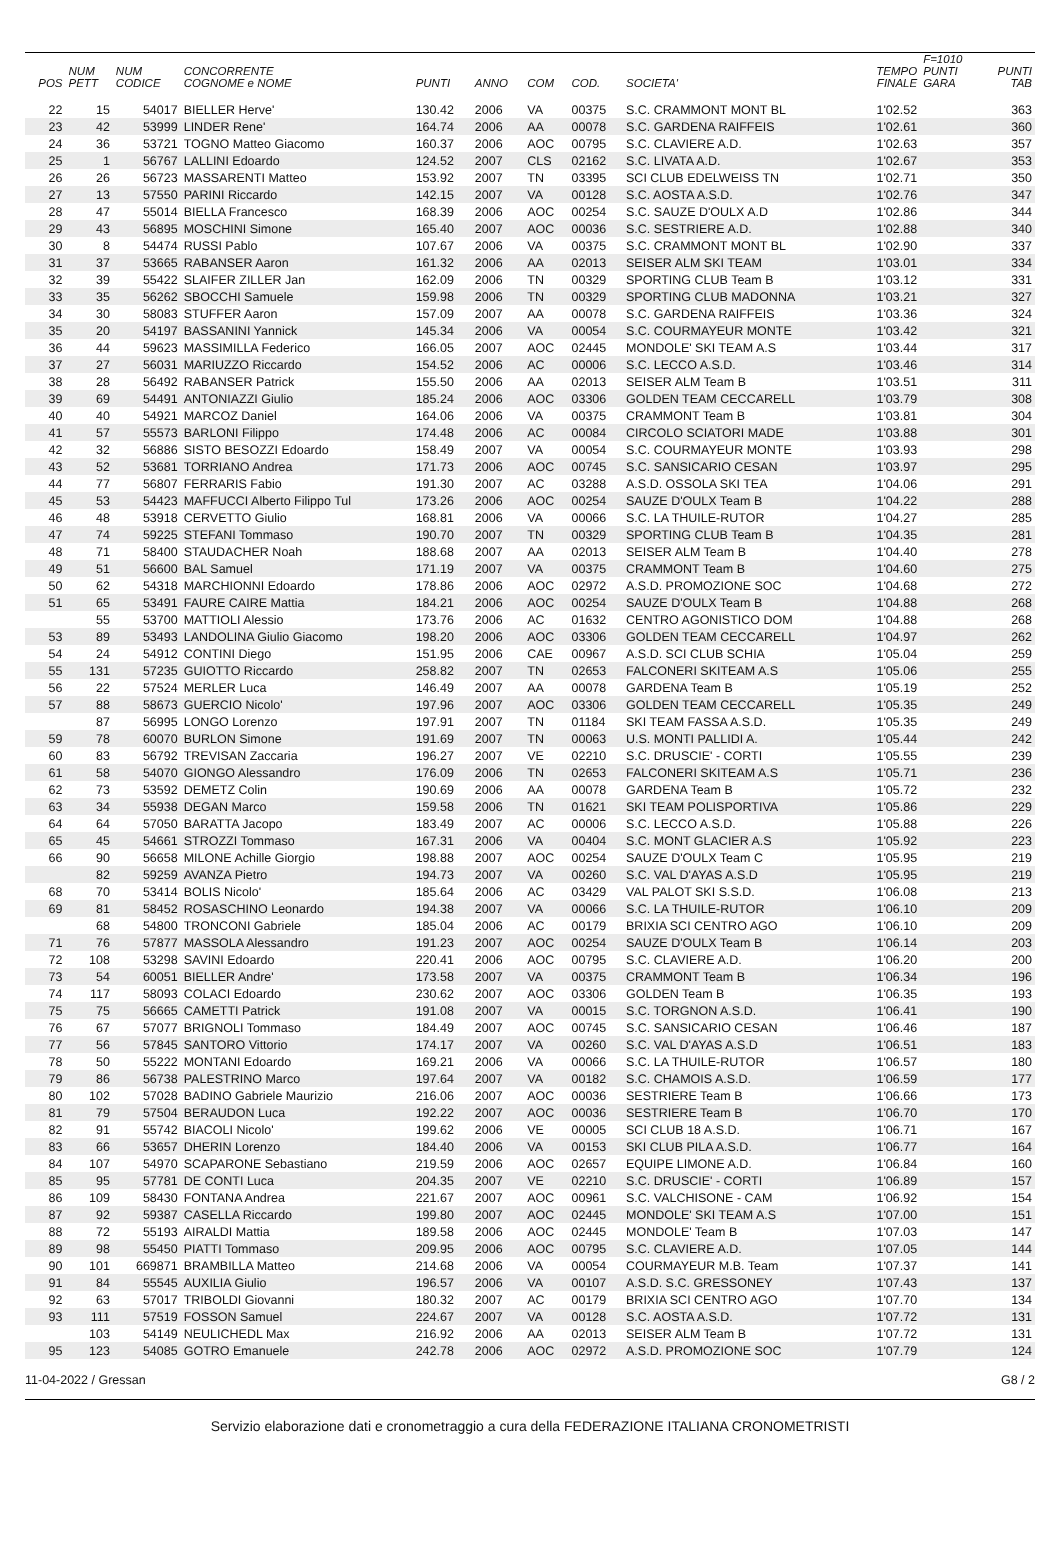| POS | NUM PETT | NUM CODICE | CONCORRENTE COGNOME e NOME | PUNTI | ANNO | COM | COD. | SOCIETA' | TEMPO FINALE | F=1010 PUNTI GARA | PUNTI TAB |
| --- | --- | --- | --- | --- | --- | --- | --- | --- | --- | --- | --- |
| 22 | 15 | 54017 | BIELLER Herve' | 130.42 | 2006 | VA | 00375 | S.C. CRAMMONT MONT BL | 1'02.52 | | 363 |
| 23 | 42 | 53999 | LINDER Rene' | 164.74 | 2006 | AA | 00078 | S.C. GARDENA RAIFFEIS | 1'02.61 | | 360 |
| 24 | 36 | 53721 | TOGNO Matteo Giacomo | 160.37 | 2006 | AOC | 00795 | S.C. CLAVIERE A.D. | 1'02.63 | | 357 |
| 25 | 1 | 56767 | LALLINI Edoardo | 124.52 | 2007 | CLS | 02162 | S.C. LIVATA A.D. | 1'02.67 | | 353 |
| 26 | 26 | 56723 | MASSARENTI Matteo | 153.92 | 2007 | TN | 03395 | SCI CLUB EDELWEISS TN | 1'02.71 | | 350 |
| 27 | 13 | 57550 | PARINI Riccardo | 142.15 | 2007 | VA | 00128 | S.C. AOSTA A.S.D. | 1'02.76 | | 347 |
| 28 | 47 | 55014 | BIELLA Francesco | 168.39 | 2006 | AOC | 00254 | S.C. SAUZE D'OULX A.D | 1'02.86 | | 344 |
| 29 | 43 | 56895 | MOSCHINI Simone | 165.40 | 2007 | AOC | 00036 | S.C. SESTRIERE A.D. | 1'02.88 | | 340 |
| 30 | 8 | 54474 | RUSSI Pablo | 107.67 | 2006 | VA | 00375 | S.C. CRAMMONT MONT BL | 1'02.90 | | 337 |
| 31 | 37 | 53665 | RABANSER Aaron | 161.32 | 2006 | AA | 02013 | SEISER ALM SKI TEAM | 1'03.01 | | 334 |
| 32 | 39 | 55422 | SLAIFER ZILLER Jan | 162.09 | 2006 | TN | 00329 | SPORTING CLUB Team B | 1'03.12 | | 331 |
| 33 | 35 | 56262 | SBOCCHI Samuele | 159.98 | 2006 | TN | 00329 | SPORTING CLUB MADONNA | 1'03.21 | | 327 |
| 34 | 30 | 58083 | STUFFER Aaron | 157.09 | 2007 | AA | 00078 | S.C. GARDENA RAIFFEIS | 1'03.36 | | 324 |
| 35 | 20 | 54197 | BASSANINI Yannick | 145.34 | 2006 | VA | 00054 | S.C. COURMAYEUR MONTE | 1'03.42 | | 321 |
| 36 | 44 | 59623 | MASSIMILLA Federico | 166.05 | 2007 | AOC | 02445 | MONDOLE' SKI TEAM A.S | 1'03.44 | | 317 |
| 37 | 27 | 56031 | MARIUZZO Riccardo | 154.52 | 2006 | AC | 00006 | S.C. LECCO A.S.D. | 1'03.46 | | 314 |
| 38 | 28 | 56492 | RABANSER Patrick | 155.50 | 2006 | AA | 02013 | SEISER ALM Team B | 1'03.51 | | 311 |
| 39 | 69 | 54491 | ANTONIAZZI Giulio | 185.24 | 2006 | AOC | 03306 | GOLDEN TEAM CECCARELL | 1'03.79 | | 308 |
| 40 | 40 | 54921 | MARCOZ Daniel | 164.06 | 2006 | VA | 00375 | CRAMMONT Team B | 1'03.81 | | 304 |
| 41 | 57 | 55573 | BARLONI Filippo | 174.48 | 2006 | AC | 00084 | CIRCOLO SCIATORI MADE | 1'03.88 | | 301 |
| 42 | 32 | 56886 | SISTO BESOZZI Edoardo | 158.49 | 2007 | VA | 00054 | S.C. COURMAYEUR MONTE | 1'03.93 | | 298 |
| 43 | 52 | 53681 | TORRIANO Andrea | 171.73 | 2006 | AOC | 00745 | S.C. SANSICARIO CESAN | 1'03.97 | | 295 |
| 44 | 77 | 56807 | FERRARIS Fabio | 191.30 | 2007 | AC | 03288 | A.S.D. OSSOLA SKI TEA | 1'04.06 | | 291 |
| 45 | 53 | 54423 | MAFFUCCI Alberto Filippo Tul | 173.26 | 2006 | AOC | 00254 | SAUZE D'OULX Team B | 1'04.22 | | 288 |
| 46 | 48 | 53918 | CERVETTO Giulio | 168.81 | 2006 | VA | 00066 | S.C. LA THUILE-RUTOR | 1'04.27 | | 285 |
| 47 | 74 | 59225 | STEFANI Tommaso | 190.70 | 2007 | TN | 00329 | SPORTING CLUB Team B | 1'04.35 | | 281 |
| 48 | 71 | 58400 | STAUDACHER Noah | 188.68 | 2007 | AA | 02013 | SEISER ALM Team B | 1'04.40 | | 278 |
| 49 | 51 | 56600 | BAL Samuel | 171.19 | 2007 | VA | 00375 | CRAMMONT Team B | 1'04.60 | | 275 |
| 50 | 62 | 54318 | MARCHIONNI Edoardo | 178.86 | 2006 | AOC | 02972 | A.S.D. PROMOZIONE SOC | 1'04.68 | | 272 |
| 51 | 65 | 53491 | FAURE CAIRE Mattia | 184.21 | 2006 | AOC | 00254 | SAUZE D'OULX Team B | 1'04.88 | | 268 |
| | 55 | 53700 | MATTIOLI Alessio | 173.76 | 2006 | AC | 01632 | CENTRO AGONISTICO DOM | 1'04.88 | | 268 |
| 53 | 89 | 53493 | LANDOLINA Giulio Giacomo | 198.20 | 2006 | AOC | 03306 | GOLDEN TEAM CECCARELL | 1'04.97 | | 262 |
| 54 | 24 | 54912 | CONTINI Diego | 151.95 | 2006 | CAE | 00967 | A.S.D. SCI CLUB SCHIA | 1'05.04 | | 259 |
| 55 | 131 | 57235 | GUIOTTO Riccardo | 258.82 | 2007 | TN | 02653 | FALCONERI SKITEAM A.S | 1'05.06 | | 255 |
| 56 | 22 | 57524 | MERLER Luca | 146.49 | 2007 | AA | 00078 | GARDENA Team B | 1'05.19 | | 252 |
| 57 | 88 | 58673 | GUERCIO Nicolo' | 197.96 | 2007 | AOC | 03306 | GOLDEN TEAM CECCARELL | 1'05.35 | | 249 |
| | 87 | 56995 | LONGO Lorenzo | 197.91 | 2007 | TN | 01184 | SKI TEAM FASSA A.S.D. | 1'05.35 | | 249 |
| 59 | 78 | 60070 | BURLON Simone | 191.69 | 2007 | TN | 00063 | U.S. MONTI PALLIDI A. | 1'05.44 | | 242 |
| 60 | 83 | 56792 | TREVISAN Zaccaria | 196.27 | 2007 | VE | 02210 | S.C. DRUSCIE' - CORTI | 1'05.55 | | 239 |
| 61 | 58 | 54070 | GIONGO Alessandro | 176.09 | 2006 | TN | 02653 | FALCONERI SKITEAM A.S | 1'05.71 | | 236 |
| 62 | 73 | 53592 | DEMETZ Colin | 190.69 | 2006 | AA | 00078 | GARDENA Team B | 1'05.72 | | 232 |
| 63 | 34 | 55938 | DEGAN Marco | 159.58 | 2006 | TN | 01621 | SKI TEAM POLISPORTIVA | 1'05.86 | | 229 |
| 64 | 64 | 57050 | BARATTA Jacopo | 183.49 | 2007 | AC | 00006 | S.C. LECCO A.S.D. | 1'05.88 | | 226 |
| 65 | 45 | 54661 | STROZZI Tommaso | 167.31 | 2006 | VA | 00404 | S.C. MONT GLACIER A.S | 1'05.92 | | 223 |
| 66 | 90 | 56658 | MILONE Achille Giorgio | 198.88 | 2007 | AOC | 00254 | SAUZE D'OULX Team C | 1'05.95 | | 219 |
| | 82 | 59259 | AVANZA Pietro | 194.73 | 2007 | VA | 00260 | S.C. VAL D'AYAS A.S.D | 1'05.95 | | 219 |
| 68 | 70 | 53414 | BOLIS Nicolo' | 185.64 | 2006 | AC | 03429 | VAL PALOT SKI S.S.D. | 1'06.08 | | 213 |
| 69 | 81 | 58452 | ROSASCHINO Leonardo | 194.38 | 2007 | VA | 00066 | S.C. LA THUILE-RUTOR | 1'06.10 | | 209 |
| | 68 | 54800 | TRONCONI Gabriele | 185.04 | 2006 | AC | 00179 | BRIXIA SCI CENTRO AGO | 1'06.10 | | 209 |
| 71 | 76 | 57877 | MASSOLA Alessandro | 191.23 | 2007 | AOC | 00254 | SAUZE D'OULX Team B | 1'06.14 | | 203 |
| 72 | 108 | 53298 | SAVINI Edoardo | 220.41 | 2006 | AOC | 00795 | S.C. CLAVIERE A.D. | 1'06.20 | | 200 |
| 73 | 54 | 60051 | BIELLER Andre' | 173.58 | 2007 | VA | 00375 | CRAMMONT Team B | 1'06.34 | | 196 |
| 74 | 117 | 58093 | COLACI Edoardo | 230.62 | 2007 | AOC | 03306 | GOLDEN Team B | 1'06.35 | | 193 |
| 75 | 75 | 56665 | CAMETTI Patrick | 191.08 | 2007 | VA | 00015 | S.C. TORGNON A.S.D. | 1'06.41 | | 190 |
| 76 | 67 | 57077 | BRIGNOLI Tommaso | 184.49 | 2007 | AOC | 00745 | S.C. SANSICARIO CESAN | 1'06.46 | | 187 |
| 77 | 56 | 57845 | SANTORO Vittorio | 174.17 | 2007 | VA | 00260 | S.C. VAL D'AYAS A.S.D | 1'06.51 | | 183 |
| 78 | 50 | 55222 | MONTANI Edoardo | 169.21 | 2006 | VA | 00066 | S.C. LA THUILE-RUTOR | 1'06.57 | | 180 |
| 79 | 86 | 56738 | PALESTRINO Marco | 197.64 | 2007 | VA | 00182 | S.C. CHAMOIS A.S.D. | 1'06.59 | | 177 |
| 80 | 102 | 57028 | BADINO Gabriele Maurizio | 216.06 | 2007 | AOC | 00036 | SESTRIERE Team B | 1'06.66 | | 173 |
| 81 | 79 | 57504 | BERAUDON Luca | 192.22 | 2007 | AOC | 00036 | SESTRIERE Team B | 1'06.70 | | 170 |
| 82 | 91 | 55742 | BIACOLI Nicolo' | 199.62 | 2006 | VE | 00005 | SCI CLUB 18 A.S.D. | 1'06.71 | | 167 |
| 83 | 66 | 53657 | DHERIN Lorenzo | 184.40 | 2006 | VA | 00153 | SKI CLUB PILA A.S.D. | 1'06.77 | | 164 |
| 84 | 107 | 54970 | SCAPARONE Sebastiano | 219.59 | 2006 | AOC | 02657 | EQUIPE LIMONE A.D. | 1'06.84 | | 160 |
| 85 | 95 | 57781 | DE CONTI Luca | 204.35 | 2007 | VE | 02210 | S.C. DRUSCIE' - CORTI | 1'06.89 | | 157 |
| 86 | 109 | 58430 | FONTANA Andrea | 221.67 | 2007 | AOC | 00961 | S.C. VALCHISONE - CAM | 1'06.92 | | 154 |
| 87 | 92 | 59387 | CASELLA Riccardo | 199.80 | 2007 | AOC | 02445 | MONDOLE' SKI TEAM A.S | 1'07.00 | | 151 |
| 88 | 72 | 55193 | AIRALDI Mattia | 189.58 | 2006 | AOC | 02445 | MONDOLE' Team B | 1'07.03 | | 147 |
| 89 | 98 | 55450 | PIATTI Tommaso | 209.95 | 2006 | AOC | 00795 | S.C. CLAVIERE A.D. | 1'07.05 | | 144 |
| 90 | 101 | 669871 | BRAMBILLA Matteo | 214.68 | 2006 | VA | 00054 | COURMAYEUR M.B. Team | 1'07.37 | | 141 |
| 91 | 84 | 55545 | AUXILIA Giulio | 196.57 | 2006 | VA | 00107 | A.S.D. S.C. GRESSONEY | 1'07.43 | | 137 |
| 92 | 63 | 57017 | TRIBOLDI Giovanni | 180.32 | 2007 | AC | 00179 | BRIXIA SCI CENTRO AGO | 1'07.70 | | 134 |
| 93 | 111 | 57519 | FOSSON Samuel | 224.67 | 2007 | VA | 00128 | S.C. AOSTA A.S.D. | 1'07.72 | | 131 |
| | 103 | 54149 | NEULICHEDL Max | 216.92 | 2006 | AA | 02013 | SEISER ALM Team B | 1'07.72 | | 131 |
| 95 | 123 | 54085 | GOTRO Emanuele | 242.78 | 2006 | AOC | 02972 | A.S.D. PROMOZIONE SOC | 1'07.79 | | 124 |
11-04-2022 / Gressan G8 / 2
Servizio elaborazione dati e cronometraggio a cura della FEDERAZIONE ITALIANA CRONOMETRISTI